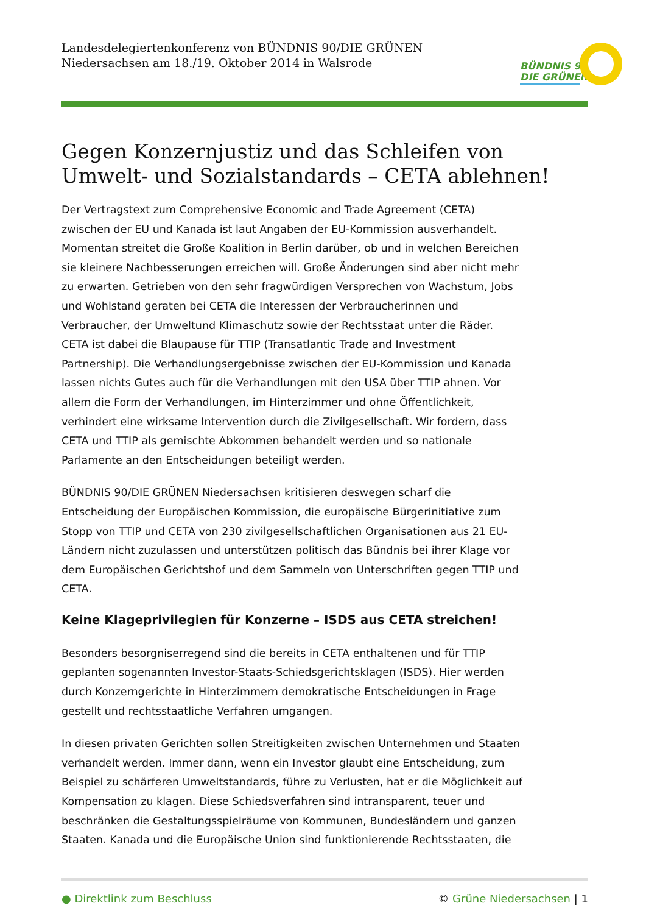Landesdelegiertenkonferenz von BÜNDNIS 90/DIE GRÜNEN
Niedersachsen am 18./19. Oktober 2014 in Walsrode
BÜNDNIS 90
DIE GRÜNEN
Gegen Konzernjustiz und das Schleifen von Umwelt- und Sozialstandards – CETA ablehnen!
Der Vertragstext zum Comprehensive Economic and Trade Agreement (CETA) zwischen der EU und Kanada ist laut Angaben der EU-Kommission ausverhandelt. Momentan streitet die Große Koalition in Berlin darüber, ob und in welchen Bereichen sie kleinere Nachbesserungen erreichen will. Große Änderungen sind aber nicht mehr zu erwarten. Getrieben von den sehr fragwürdigen Versprechen von Wachstum, Jobs und Wohlstand geraten bei CETA die Interessen der Verbraucherinnen und Verbraucher, der Umweltund Klimaschutz sowie der Rechtsstaat unter die Räder.
CETA ist dabei die Blaupause für TTIP (Transatlantic Trade and Investment Partnership). Die Verhandlungsergebnisse zwischen der EU-Kommission und Kanada lassen nichts Gutes auch für die Verhandlungen mit den USA über TTIP ahnen. Vor allem die Form der Verhandlungen, im Hinterzimmer und ohne Öffentlichkeit, verhindert eine wirksame Intervention durch die Zivilgesellschaft. Wir fordern, dass CETA und TTIP als gemischte Abkommen behandelt werden und so nationale Parlamente an den Entscheidungen beteiligt werden.
BÜNDNIS 90/DIE GRÜNEN Niedersachsen kritisieren deswegen scharf die Entscheidung der Europäischen Kommission, die europäische Bürgerinitiative zum Stopp von TTIP und CETA von 230 zivilgesellschaftlichen Organisationen aus 21 EU-Ländern nicht zuzulassen und unterstützen politisch das Bündnis bei ihrer Klage vor dem Europäischen Gerichtshof und dem Sammeln von Unterschriften gegen TTIP und CETA.
Keine Klageprivilegien für Konzerne – ISDS aus CETA streichen!
Besonders besorgniserregend sind die bereits in CETA enthaltenen und für TTIP geplanten sogenannten Investor-Staats-Schiedsgerichtsklagen (ISDS). Hier werden durch Konzerngerichte in Hinterzimmern demokratische Entscheidungen in Frage gestellt und rechtsstaatliche Verfahren umgangen.
In diesen privaten Gerichten sollen Streitigkeiten zwischen Unternehmen und Staaten verhandelt werden. Immer dann, wenn ein Investor glaubt eine Entscheidung, zum Beispiel zu schärferen Umweltstandards, führe zu Verlusten, hat er die Möglichkeit auf Kompensation zu klagen. Diese Schiedsverfahren sind intransparent, teuer und beschränken die Gestaltungsspielräume von Kommunen, Bundesländern und ganzen Staaten. Kanada und die Europäische Union sind funktionierende Rechtsstaaten, die
● Direktlink zum Beschluss © Grüne Niedersachsen | 1